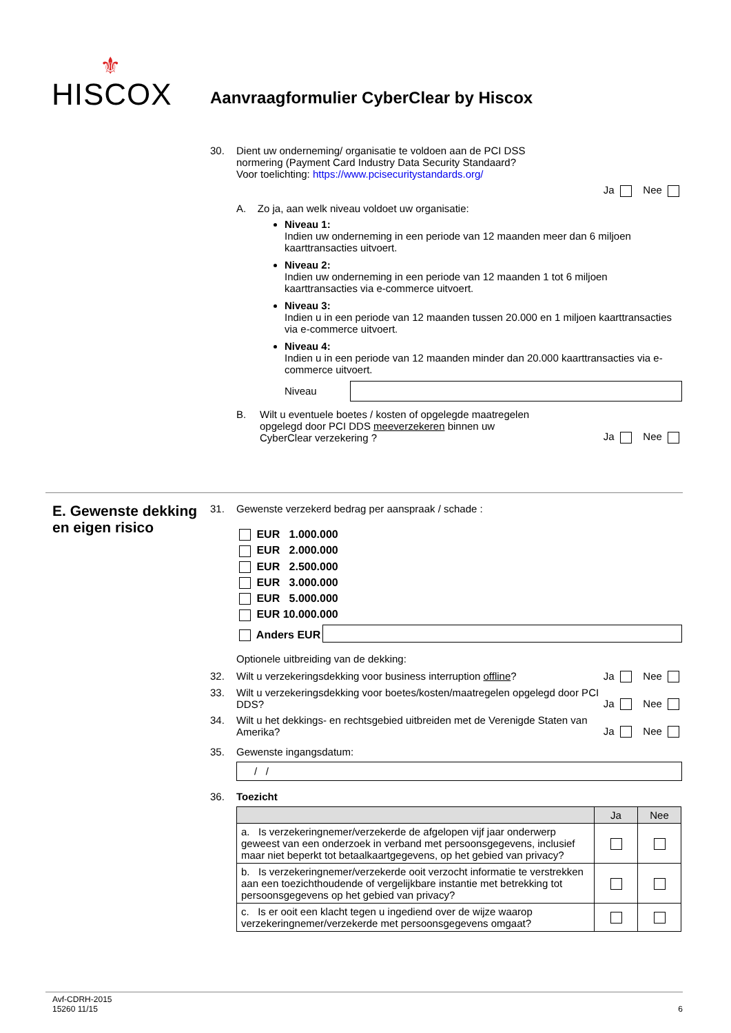⚜
HISCOX
Aanvraagformulier CyberClear by Hiscox
30. Dient uw onderneming/ organisatie te voldoen aan de PCI DSS
normering (Payment Card Industry Data Security Standaard?
Voor toelichting: https://www.pcisecuritystandards.org/
Ja Nee
A. Zo ja, aan welk niveau voldoet uw organisatie:
Niveau 1:
Indien uw onderneming in een periode van 12 maanden meer dan 6 miljoen kaarttransacties uitvoert.
Niveau 2:
Indien uw onderneming in een periode van 12 maanden 1 tot 6 miljoen kaarttransacties via e-commerce uitvoert.
Niveau 3:
Indien u in een periode van 12 maanden tussen 20.000 en 1 miljoen kaarttransacties via e-commerce uitvoert.
Niveau 4:
Indien u in een periode van 12 maanden minder dan 20.000 kaarttransacties via e-commerce uitvoert.
Niveau
B. Wilt u eventuele boetes / kosten of opgelegde maatregelen
opgelegd door PCI DDS meeverzekeren binnen uw
CyberClear verzekering ? Ja Nee
E. Gewenste dekking en eigen risico
31. Gewenste verzekerd bedrag per aanspraak / schade :
EUR 1.000.000
EUR 2.000.000
EUR 2.500.000
EUR 3.000.000
EUR 5.000.000
EUR 10.000.000
Anders EUR
Optionele uitbreiding van de dekking:
32. Wilt u verzekeringsdekking voor business interruption offline? Ja Nee
33. Wilt u verzekeringsdekking voor boetes/kosten/maatregelen opgelegd door PCI DDS? Ja Nee
34. Wilt u het dekkings- en rechtsgebied uitbreiden met de Verenigde Staten van Amerika? Ja Nee
35. Gewenste ingangsdatum:
/ /
36. Toezicht
| | Ja | Nee |
| --- | --- | --- |
| a. Is verzekeringnemer/verzekerde de afgelopen vijf jaar onderwerp geweest van een onderzoek in verband met persoonsgegevens, inclusief maar niet beperkt tot betaalkaartgegevens, op het gebied van privacy? | | |
| b. Is verzekeringnemer/verzekerde ooit verzocht informatie te verstrekken aan een toezichthoudende of vergelijkbare instantie met betrekking tot persoonsgegevens op het gebied van privacy? | | |
| c. Is er ooit een klacht tegen u ingediend over de wijze waarop verzekeringnemer/verzekerde met persoonsgegevens omgaat? | | |
Avf-CDRH-2015
15260 11/15 6